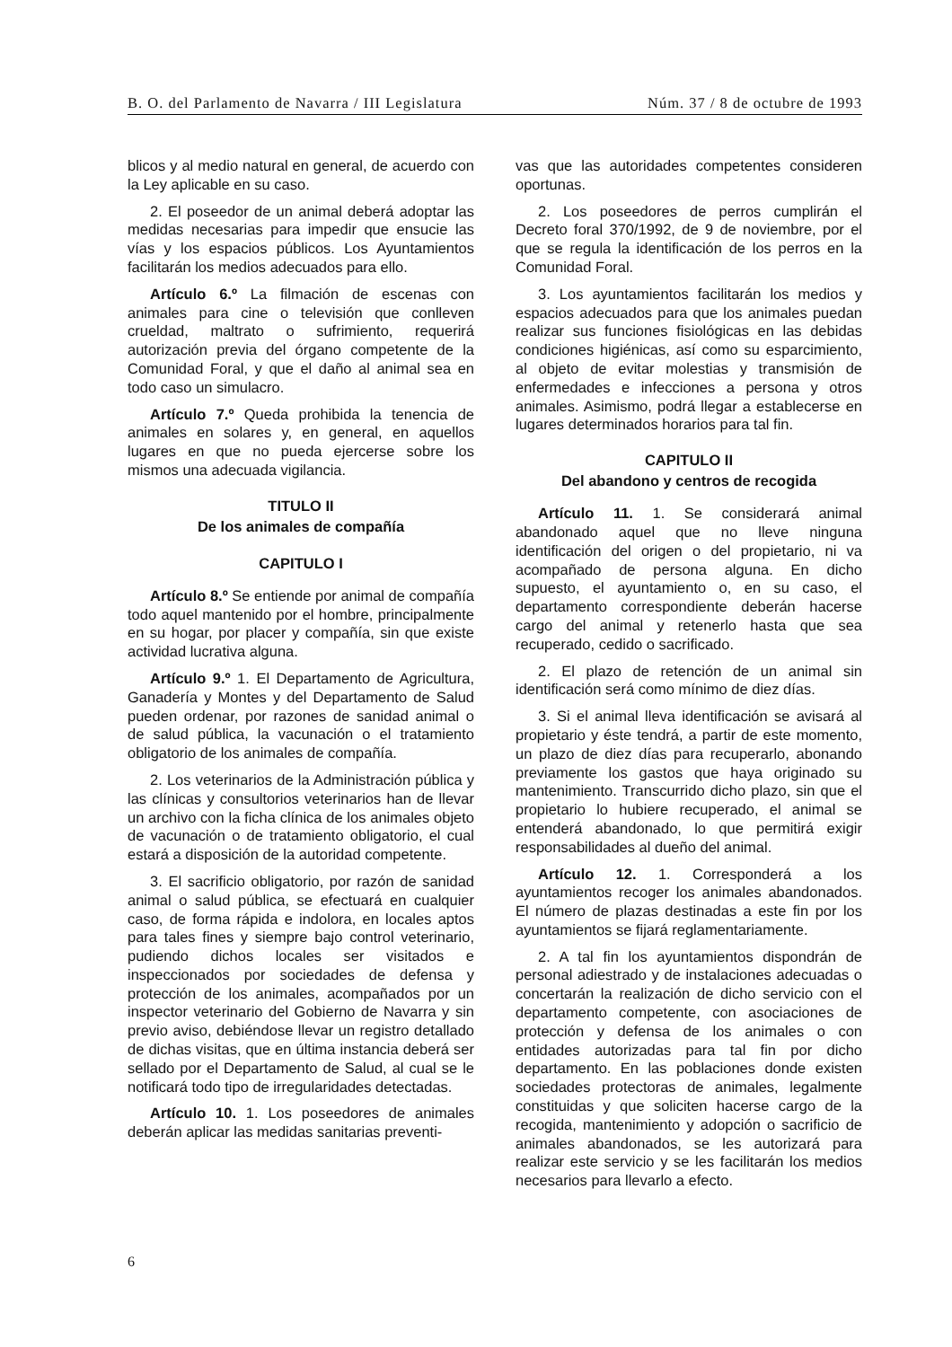B. O. del Parlamento de Navarra / III Legislatura Núm. 37 / 8 de octubre de 1993
blicos y al medio natural en general, de acuerdo con la Ley aplicable en su caso.
2. El poseedor de un animal deberá adoptar las medidas necesarias para impedir que ensucie las vías y los espacios públicos. Los Ayuntamientos facilitarán los medios adecuados para ello.
Artículo 6.º La filmación de escenas con animales para cine o televisión que conlleven crueldad, maltrato o sufrimiento, requerirá autorización previa del órgano competente de la Comunidad Foral, y que el daño al animal sea en todo caso un simulacro.
Artículo 7.º Queda prohibida la tenencia de animales en solares y, en general, en aquellos lugares en que no pueda ejercerse sobre los mismos una adecuada vigilancia.
TITULO II
De los animales de compañía
CAPITULO I
Artículo 8.º Se entiende por animal de compañía todo aquel mantenido por el hombre, principalmente en su hogar, por placer y compañía, sin que existe actividad lucrativa alguna.
Artículo 9.º 1. El Departamento de Agricultura, Ganadería y Montes y del Departamento de Salud pueden ordenar, por razones de sanidad animal o de salud pública, la vacunación o el tratamiento obligatorio de los animales de compañía.
2. Los veterinarios de la Administración pública y las clínicas y consultorios veterinarios han de llevar un archivo con la ficha clínica de los animales objeto de vacunación o de tratamiento obligatorio, el cual estará a disposición de la autoridad competente.
3. El sacrificio obligatorio, por razón de sanidad animal o salud pública, se efectuará en cualquier caso, de forma rápida e indolora, en locales aptos para tales fines y siempre bajo control veterinario, pudiendo dichos locales ser visitados e inspeccionados por sociedades de defensa y protección de los animales, acompañados por un inspector veterinario del Gobierno de Navarra y sin previo aviso, debiéndose llevar un registro detallado de dichas visitas, que en última instancia deberá ser sellado por el Departamento de Salud, al cual se le notificará todo tipo de irregularidades detectadas.
Artículo 10. 1. Los poseedores de animales deberán aplicar las medidas sanitarias preventi-
vas que las autoridades competentes consideren oportunas.
2. Los poseedores de perros cumplirán el Decreto foral 370/1992, de 9 de noviembre, por el que se regula la identificación de los perros en la Comunidad Foral.
3. Los ayuntamientos facilitarán los medios y espacios adecuados para que los animales puedan realizar sus funciones fisiológicas en las debidas condiciones higiénicas, así como su esparcimiento, al objeto de evitar molestias y transmisión de enfermedades e infecciones a persona y otros animales. Asimismo, podrá llegar a establecerse en lugares determinados horarios para tal fin.
CAPITULO II
Del abandono y centros de recogida
Artículo 11. 1. Se considerará animal abandonado aquel que no lleve ninguna identificación del origen o del propietario, ni va acompañado de persona alguna. En dicho supuesto, el ayuntamiento o, en su caso, el departamento correspondiente deberán hacerse cargo del animal y retenerlo hasta que sea recuperado, cedido o sacrificado.
2. El plazo de retención de un animal sin identificación será como mínimo de diez días.
3. Si el animal lleva identificación se avisará al propietario y éste tendrá, a partir de este momento, un plazo de diez días para recuperarlo, abonando previamente los gastos que haya originado su mantenimiento. Transcurrido dicho plazo, sin que el propietario lo hubiere recuperado, el animal se entenderá abandonado, lo que permitirá exigir responsabilidades al dueño del animal.
Artículo 12. 1. Corresponderá a los ayuntamientos recoger los animales abandonados. El número de plazas destinadas a este fin por los ayuntamientos se fijará reglamentariamente.
2. A tal fin los ayuntamientos dispondrán de personal adiestrado y de instalaciones adecuadas o concertarán la realización de dicho servicio con el departamento competente, con asociaciones de protección y defensa de los animales o con entidades autorizadas para tal fin por dicho departamento. En las poblaciones donde existen sociedades protectoras de animales, legalmente constituidas y que soliciten hacerse cargo de la recogida, mantenimiento y adopción o sacrificio de animales abandonados, se les autorizará para realizar este servicio y se les facilitarán los medios necesarios para llevarlo a efecto.
6